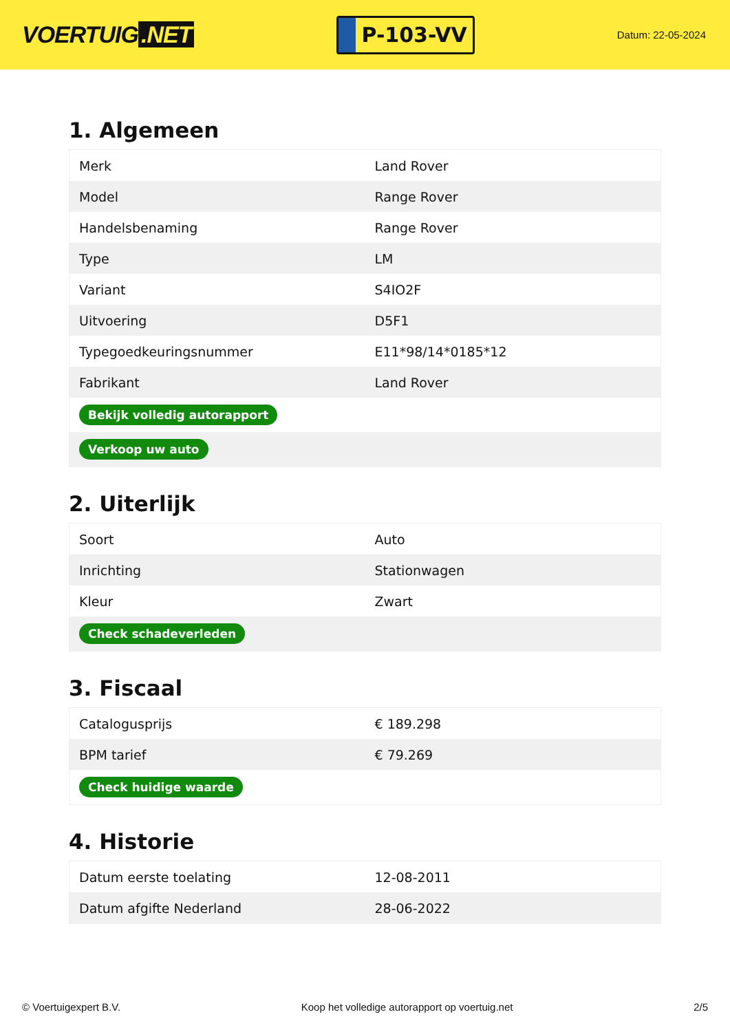VOERTUIG.NET
P-103-VV
Datum: 22-05-2024
1. Algemeen
| Merk | Land Rover |
| Model | Range Rover |
| Handelsbenaming | Range Rover |
| Type | LM |
| Variant | S4IO2F |
| Uitvoering | D5F1 |
| Typegoedkeuringsnummer | E11*98/14*0185*12 |
| Fabrikant | Land Rover |
| Bekijk volledig autorapport | |
| Verkoop uw auto | |
2. Uiterlijk
| Soort | Auto |
| Inrichting | Stationwagen |
| Kleur | Zwart |
| Check schadeverleden | |
3. Fiscaal
| Catalogusprijs | € 189.298 |
| BPM tarief | € 79.269 |
| Check huidige waarde | |
4. Historie
| Datum eerste toelating | 12-08-2011 |
| Datum afgifte Nederland | 28-06-2022 |
© Voertuigexpert B.V. Koop het volledige autorapport op voertuig.net 2/5